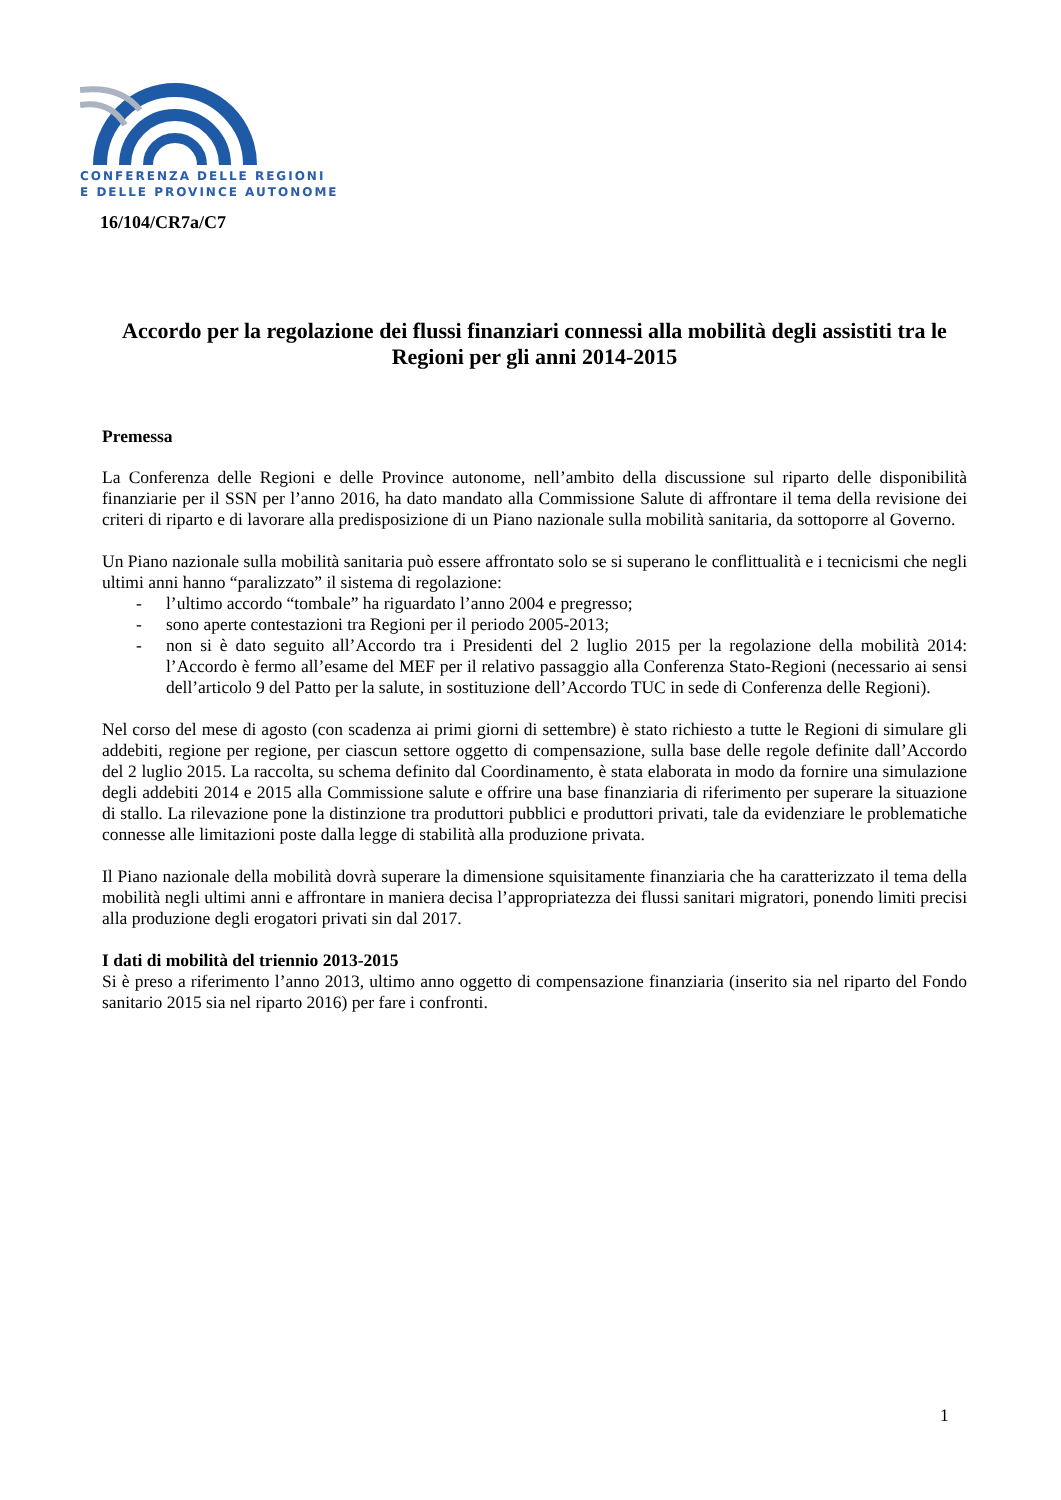CONFERENZA DELLE REGIONI
E DELLE PROVINCE AUTONOME
16/104/CR7a/C7
Accordo per la regolazione dei flussi finanziari connessi alla mobilità degli assistiti tra le Regioni per gli anni 2014-2015
Premessa
La Conferenza delle Regioni e delle Province autonome, nell’ambito della discussione sul riparto delle disponibilità finanziarie per il SSN per l’anno 2016, ha dato mandato alla Commissione Salute di affrontare il tema della revisione dei criteri di riparto e di lavorare alla predisposizione di un Piano nazionale sulla mobilità sanitaria, da sottoporre al Governo.
Un Piano nazionale sulla mobilità sanitaria può essere affrontato solo se si superano le conflittualità e i tecnicismi che negli ultimi anni hanno “paralizzato” il sistema di regolazione:
- l’ultimo accordo “tombale” ha riguardato l’anno 2004 e pregresso;
- sono aperte contestazioni tra Regioni per il periodo 2005-2013;
- non si è dato seguito all’Accordo tra i Presidenti del 2 luglio 2015 per la regolazione della mobilità 2014: l’Accordo è fermo all’esame del MEF per il relativo passaggio alla Conferenza Stato-Regioni (necessario ai sensi dell’articolo 9 del Patto per la salute, in sostituzione dell’Accordo TUC in sede di Conferenza delle Regioni).
Nel corso del mese di agosto (con scadenza ai primi giorni di settembre) è stato richiesto a tutte le Regioni di simulare gli addebiti, regione per regione, per ciascun settore oggetto di compensazione, sulla base delle regole definite dall’Accordo del 2 luglio 2015. La raccolta, su schema definito dal Coordinamento, è stata elaborata in modo da fornire una simulazione degli addebiti 2014 e 2015 alla Commissione salute e offrire una base finanziaria di riferimento per superare la situazione di stallo. La rilevazione pone la distinzione tra produttori pubblici e produttori privati, tale da evidenziare le problematiche connesse alle limitazioni poste dalla legge di stabilità alla produzione privata.
Il Piano nazionale della mobilità dovrà superare la dimensione squisitamente finanziaria che ha caratterizzato il tema della mobilità negli ultimi anni e affrontare in maniera decisa l’appropriatezza dei flussi sanitari migratori, ponendo limiti precisi alla produzione degli erogatori privati sin dal 2017.
I dati di mobilità del triennio 2013-2015
Si è preso a riferimento l’anno 2013, ultimo anno oggetto di compensazione finanziaria (inserito sia nel riparto del Fondo sanitario 2015 sia nel riparto 2016) per fare i confronti.
1